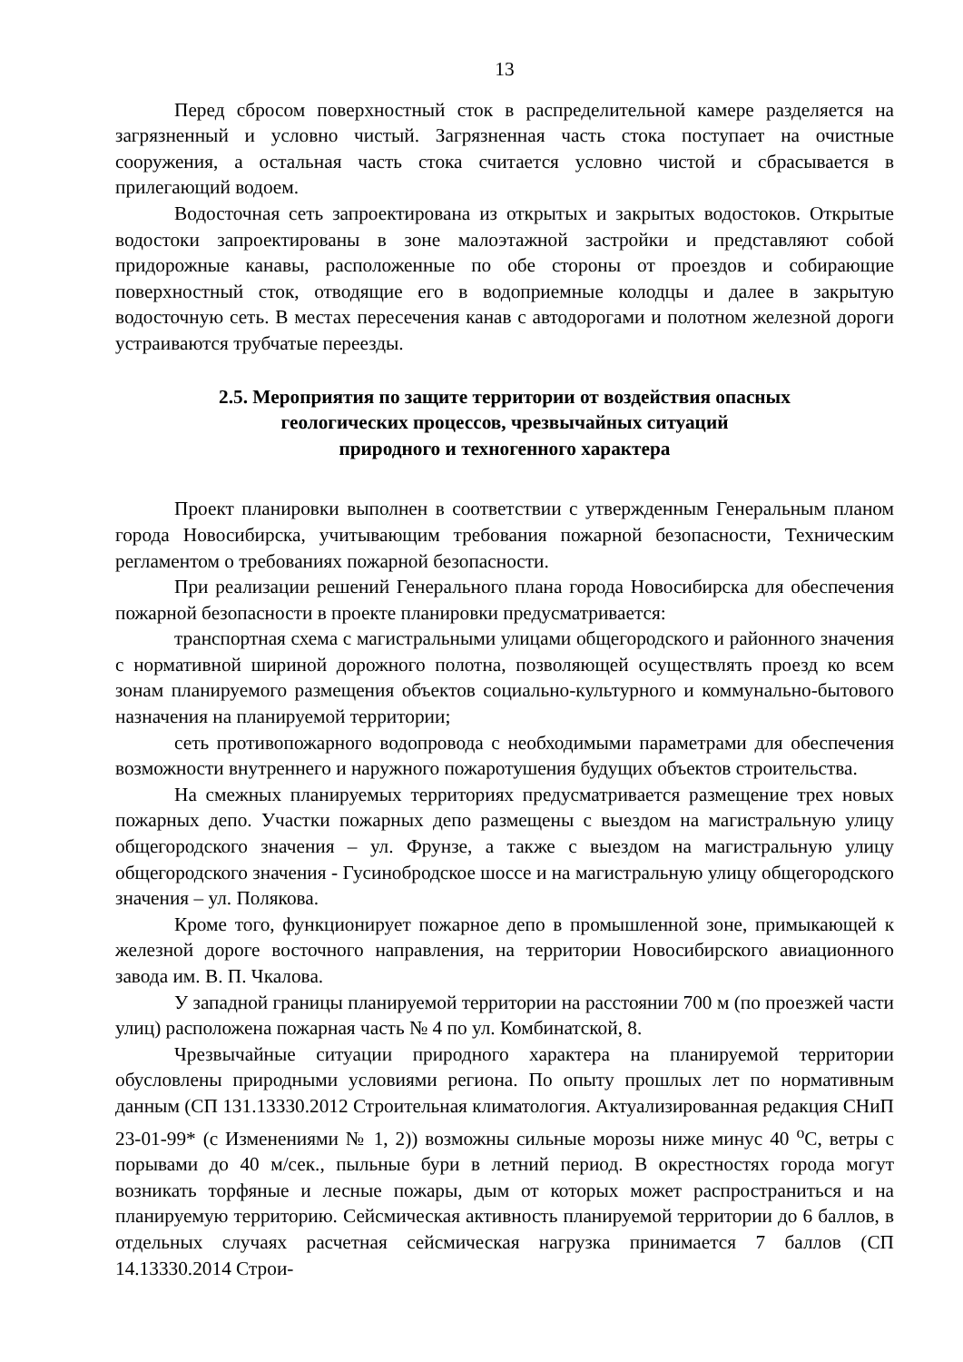13
Перед сбросом поверхностный сток в распределительной камере разделяется на загрязненный и условно чистый. Загрязненная часть стока поступает на очистные сооружения, а остальная часть стока считается условно чистой и сбрасывается в прилегающий водоем.
Водосточная сеть запроектирована из открытых и закрытых водостоков. Открытые водостоки запроектированы в зоне малоэтажной застройки и представляют собой придорожные канавы, расположенные по обе стороны от проездов и собирающие поверхностный сток, отводящие его в водоприемные колодцы и далее в закрытую водосточную сеть. В местах пересечения канав с автодорогами и полотном железной дороги устраиваются трубчатые переезды.
2.5. Мероприятия по защите территории от воздействия опасных
геологических процессов, чрезвычайных ситуаций
природного и техногенного характера
Проект планировки выполнен в соответствии с утвержденным Генеральным планом города Новосибирска, учитывающим требования пожарной безопасности, Техническим регламентом о требованиях пожарной безопасности.
При реализации решений Генерального плана города Новосибирска для обеспечения пожарной безопасности в проекте планировки предусматривается:
транспортная схема с магистральными улицами общегородского и районного значения с нормативной шириной дорожного полотна, позволяющей осуществлять проезд ко всем зонам планируемого размещения объектов социально-культурного и коммунально-бытового назначения на планируемой территории;
сеть противопожарного водопровода с необходимыми параметрами для обеспечения возможности внутреннего и наружного пожаротушения будущих объектов строительства.
На смежных планируемых территориях предусматривается размещение трех новых пожарных депо. Участки пожарных депо размещены с выездом на магистральную улицу общегородского значения – ул. Фрунзе, а также с выездом на магистральную улицу общегородского значения - Гусинобродское шоссе и на магистральную улицу общегородского значения – ул. Полякова.
Кроме того, функционирует пожарное депо в промышленной зоне, примыкающей к железной дороге восточного направления, на территории Новосибирского авиационного завода им. В. П. Чкалова.
У западной границы планируемой территории на расстоянии 700 м (по проезжей части улиц) расположена пожарная часть № 4 по ул. Комбинатской, 8.
Чрезвычайные ситуации природного характера на планируемой территории обусловлены природными условиями региона. По опыту прошлых лет по нормативным данным (СП 131.13330.2012 Строительная климатология. Актуализированная редакция СНиП 23-01-99* (с Изменениями № 1, 2)) возможны сильные морозы ниже минус 40 <sup>о</sup>С, ветры с порывами до 40 м/сек., пыльные бури в летний период. В окрестностях города могут возникать торфяные и лесные пожары, дым от которых может распространиться и на планируемую территорию. Сейсмическая активность планируемой территории до 6 баллов, в отдельных случаях расчетная сейсмическая нагрузка принимается 7 баллов (СП 14.13330.2014 Строи-